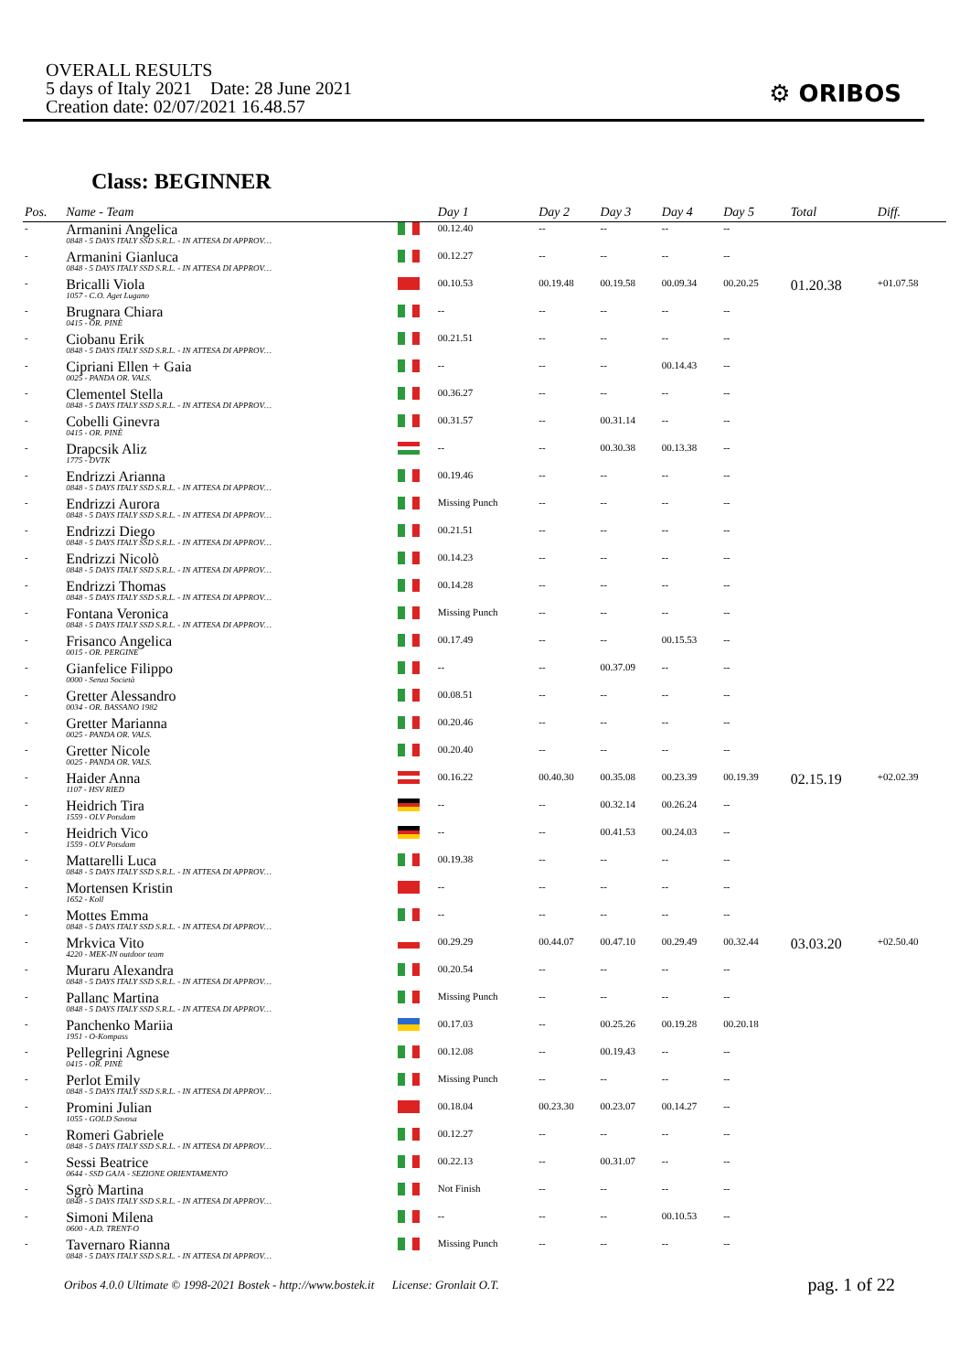OVERALL RESULTS
5 days of Italy 2021 Date: 28 June 2021
Creation date: 02/07/2021 16.48.57
⚙ ORIBOS
Class: BEGINNER
| Pos. | Name - Team | | Day 1 | Day 2 | Day 3 | Day 4 | Day 5 | | Total | Diff. |
| --- | --- | --- | --- | --- | --- | --- | --- | --- | --- | --- |
| - | Armanini Angelica 0848 - 5 DAYS ITALY SSD S.R.L. - IN ATTESA DI APPROV… | | 00.12.40 | -- | -- | -- | -- | | | |
| - | Armanini Gianluca 0848 - 5 DAYS ITALY SSD S.R.L. - IN ATTESA DI APPROV… | | 00.12.27 | -- | -- | -- | -- | | | |
| - | Bricalli Viola 1057 - C.O. Aget Lugano | | 00.10.53 | 00.19.48 | 00.19.58 | 00.09.34 | 00.20.25 | | 01.20.38 | +01.07.58 |
| - | Brugnara Chiara 0415 - OR. PINÈ | | -- | -- | -- | -- | -- | | | |
| - | Ciobanu Erik 0848 - 5 DAYS ITALY SSD S.R.L. - IN ATTESA DI APPROV… | | 00.21.51 | -- | -- | -- | -- | | | |
| - | Cipriani Ellen + Gaia 0025 - PANDA OR. VALS. | | -- | -- | -- | 00.14.43 | -- | | | |
| - | Clementel Stella 0848 - 5 DAYS ITALY SSD S.R.L. - IN ATTESA DI APPROV… | | 00.36.27 | -- | -- | -- | -- | | | |
| - | Cobelli Ginevra 0415 - OR. PINÈ | | 00.31.57 | -- | 00.31.14 | -- | -- | | | |
| - | Drapcsik Aliz 1775 - DVTK | | -- | -- | 00.30.38 | 00.13.38 | -- | | | |
| - | Endrizzi Arianna 0848 - 5 DAYS ITALY SSD S.R.L. - IN ATTESA DI APPROV… | | 00.19.46 | -- | -- | -- | -- | | | |
| - | Endrizzi Aurora 0848 - 5 DAYS ITALY SSD S.R.L. - IN ATTESA DI APPROV… | | Missing Punch | -- | -- | -- | -- | | | |
| - | Endrizzi Diego 0848 - 5 DAYS ITALY SSD S.R.L. - IN ATTESA DI APPROV… | | 00.21.51 | -- | -- | -- | -- | | | |
| - | Endrizzi Nicolò 0848 - 5 DAYS ITALY SSD S.R.L. - IN ATTESA DI APPROV… | | 00.14.23 | -- | -- | -- | -- | | | |
| - | Endrizzi Thomas 0848 - 5 DAYS ITALY SSD S.R.L. - IN ATTESA DI APPROV… | | 00.14.28 | -- | -- | -- | -- | | | |
| - | Fontana Veronica 0848 - 5 DAYS ITALY SSD S.R.L. - IN ATTESA DI APPROV… | | Missing Punch | -- | -- | -- | -- | | | |
| - | Frisanco Angelica 0015 - OR. PERGINE | | 00.17.49 | -- | -- | 00.15.53 | -- | | | |
| - | Gianfelice Filippo 0000 - Senza Società | | -- | -- | 00.37.09 | -- | -- | | | |
| - | Gretter Alessandro 0034 - OR. BASSANO 1982 | | 00.08.51 | -- | -- | -- | -- | | | |
| - | Gretter Marianna 0025 - PANDA OR. VALS. | | 00.20.46 | -- | -- | -- | -- | | | |
| - | Gretter Nicole 0025 - PANDA OR. VALS. | | 00.20.40 | -- | -- | -- | -- | | | |
| - | Haider Anna 1107 - HSV RIED | | 00.16.22 | 00.40.30 | 00.35.08 | 00.23.39 | 00.19.39 | | 02.15.19 | +02.02.39 |
| - | Heidrich Tira 1559 - OLV Potsdam | | -- | -- | 00.32.14 | 00.26.24 | -- | | | |
| - | Heidrich Vico 1559 - OLV Potsdam | | -- | -- | 00.41.53 | 00.24.03 | -- | | | |
| - | Mattarelli Luca 0848 - 5 DAYS ITALY SSD S.R.L. - IN ATTESA DI APPROV… | | 00.19.38 | -- | -- | -- | -- | | | |
| - | Mortensen Kristin 1652 - Koll | | -- | -- | -- | -- | -- | | | |
| - | Mottes Emma 0848 - 5 DAYS ITALY SSD S.R.L. - IN ATTESA DI APPROV… | | -- | -- | -- | -- | -- | | | |
| - | Mrkvica Vito 4220 - MEK-IN outdoor team | | 00.29.29 | 00.44.07 | 00.47.10 | 00.29.49 | 00.32.44 | | 03.03.20 | +02.50.40 |
| - | Muraru Alexandra 0848 - 5 DAYS ITALY SSD S.R.L. - IN ATTESA DI APPROV… | | 00.20.54 | -- | -- | -- | -- | | | |
| - | Pallanc Martina 0848 - 5 DAYS ITALY SSD S.R.L. - IN ATTESA DI APPROV… | | Missing Punch | -- | -- | -- | -- | | | |
| - | Panchenko Mariia 1951 - O-Kompass | | 00.17.03 | -- | 00.25.26 | 00.19.28 | 00.20.18 | | | |
| - | Pellegrini Agnese 0415 - OR. PINÈ | | 00.12.08 | -- | 00.19.43 | -- | -- | | | |
| - | Perlot Emily 0848 - 5 DAYS ITALY SSD S.R.L. - IN ATTESA DI APPROV… | | Missing Punch | -- | -- | -- | -- | | | |
| - | Promini Julian 1055 - GOLD Savosa | | 00.18.04 | 00.23.30 | 00.23.07 | 00.14.27 | -- | | | |
| - | Romeri Gabriele 0848 - 5 DAYS ITALY SSD S.R.L. - IN ATTESA DI APPROV… | | 00.12.27 | -- | -- | -- | -- | | | |
| - | Sessi Beatrice 0644 - SSD GAJA - SEZIONE ORIENTAMENTO | | 00.22.13 | -- | 00.31.07 | -- | -- | | | |
| - | Sgrò Martina 0848 - 5 DAYS ITALY SSD S.R.L. - IN ATTESA DI APPROV… | | Not Finish | -- | -- | -- | -- | | | |
| - | Simoni Milena 0600 - A.D. TRENT-O | | -- | -- | -- | 00.10.53 | -- | | | |
| - | Tavernaro Rianna 0848 - 5 DAYS ITALY SSD S.R.L. - IN ATTESA DI APPROV… | | Missing Punch | -- | -- | -- | -- | | | |
Oribos 4.0.0 Ultimate © 1998-2021 Bostek - http://www.bostek.it License: Gronlait O.T. pag. 1 of 22